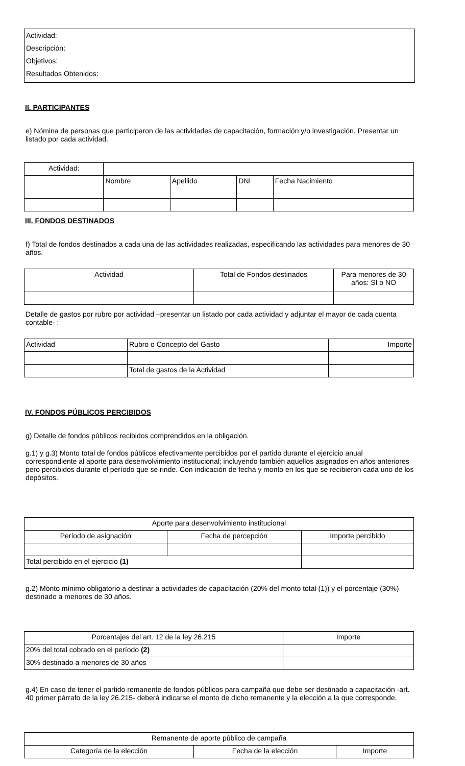Actividad:
Descripción:
Objetivos:
Resultados Obtenidos:
II. PARTICIPANTES
e) Nómina de personas que participaron de las actividades de capacitación, formación y/o investigación. Presentar un listado por cada actividad.
| Actividad: | | | | |
| | Nombre | Apellido | DNI | Fecha Nacimiento |
III. FONDOS DESTINADOS
f) Total de fondos destinados a cada una de las actividades realizadas, especificando las actividades para menores de 30 años.
| Actividad | Total de Fondos destinados | Para menores de 30 años: SI o NO |
| --- | --- | --- |
Detalle de gastos por rubro por actividad –presentar un listado por cada actividad y adjuntar el mayor de cada cuenta contable- :
| Actividad | Rubro o Concepto del Gasto | Importe |
| | Total de gastos de la Actividad | |
IV. FONDOS PÚBLICOS PERCIBIDOS
g) Detalle de fondos públicos recibidos comprendidos en la obligación.
g.1) y g.3) Monto total de fondos públicos efectivamente percibidos por el partido durante el ejercicio anual correspondiente al aporte para desenvolvimiento institucional; incluyendo también aquellos asignados en años anteriores pero percibidos durante el período que se rinde. Con indicación de fecha y monto en los que se recibieron cada uno de los depósitos.
| Aporte para desenvolvimiento institucional | | |
| Período de asignación | Fecha de percepción | Importe percibido |
| Total percibido en el ejercicio (1) | | |
g.2) Monto mínimo obligatorio a destinar a actividades de capacitación (20% del monto total (1)) y el porcentaje (30%) destinado a menores de 30 años.
| Porcentajes del art. 12 de la ley 26.215 | Importe |
| 20% del total cobrado en el período (2) | |
| 30% destinado a menores de 30 años | |
g.4) En caso de tener el partido remanente de fondos públicos para campaña que debe ser destinado a capacitación -art. 40 primer párrafo de la ley 26.215- deberá indicarse el monto de dicho remanente y la elección a la que corresponde.
| Remanente de aporte público de campaña | | |
| Categoría de la elección | Fecha de la elección | Importe |